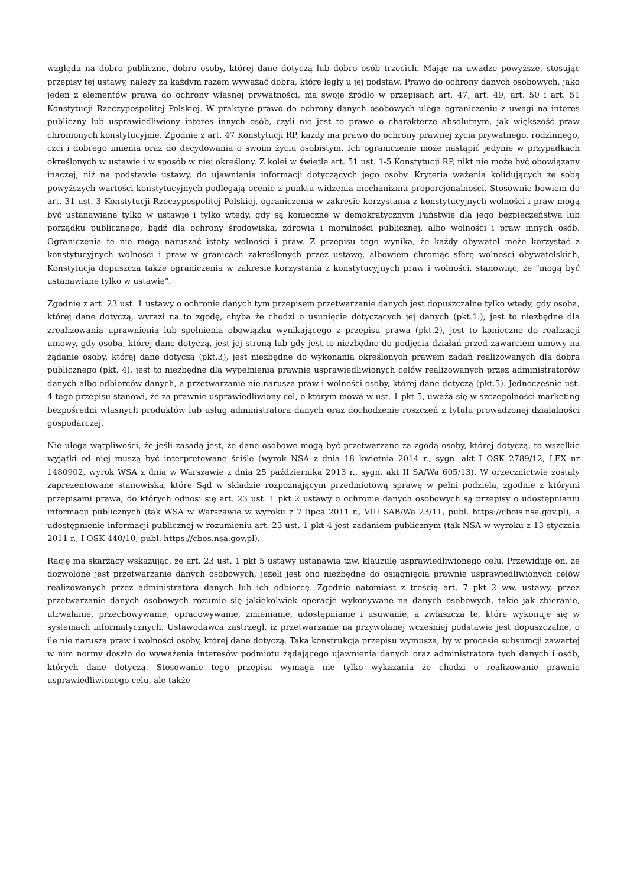względu na dobro publiczne, dobro osoby, której dane dotyczą lub dobro osób trzecich. Mając na uwadze powyższe, stosując przepisy tej ustawy, należy za każdym razem wyważać dobra, które legły u jej podstaw. Prawo do ochrony danych osobowych, jako jeden z elementów prawa do ochrony własnej prywatności, ma swoje źródło w przepisach art. 47, art. 49, art. 50 i art. 51 Konstytucji Rzeczypospolitej Polskiej. W praktyce prawo do ochrony danych osobowych ulega ograniczeniu z uwagi na interes publiczny lub usprawiedliwiony interes innych osób, czyli nie jest to prawo o charakterze absolutnym, jak większość praw chronionych konstytucyjnie. Zgodnie z art. 47 Konstytucji RP, każdy ma prawo do ochrony prawnej życia prywatnego, rodzinnego, czci i dobrego imienia oraz do decydowania o swoim życiu osobistym. Ich ograniczenie może nastąpić jedynie w przypadkach określonych w ustawie i w sposób w niej określony. Z kolei w świetle art. 51 ust. 1-5 Konstytucji RP, nikt nie może być obowiązany inaczej, niż na podstawie ustawy, do ujawniania informacji dotyczących jego osoby. Kryteria ważenia kolidujących ze sobą powyższych wartości konstytucyjnych podlegają ocenie z punktu widzenia mechanizmu proporcjonalności. Stosownie bowiem do art. 31 ust. 3 Konstytucji Rzeczypospolitej Polskiej, ograniczenia w zakresie korzystania z konstytucyjnych wolności i praw mogą być ustanawiane tylko w ustawie i tylko wtedy, gdy są konieczne w demokratycznym Państwie dla jego bezpieczeństwa lub porządku publicznego, bądź dla ochrony środowiska, zdrowia i moralności publicznej, albo wolności i praw innych osób. Ograniczenia te nie mogą naruszać istoty wolności i praw. Z przepisu tego wynika, że każdy obywatel może korzystać z konstytucyjnych wolności i praw w granicach zakreślonych przez ustawę, albowiem chroniąc sferę wolności obywatelskich, Konstytucja dopuszcza także ograniczenia w zakresie korzystania z konstytucyjnych praw i wolności, stanowiąc, że "mogą być ustanawiane tylko w ustawie".
Zgodnie z art. 23 ust. 1 ustawy o ochronie danych tym przepisem przetwarzanie danych jest dopuszczalne tylko wtedy, gdy osoba, której dane dotyczą, wyrazi na to zgodę, chyba że chodzi o usunięcie dotyczących jej danych (pkt.1.), jest to niezbędne dla zrealizowania uprawnienia lub spełnienia obowiązku wynikającego z przepisu prawa (pkt.2), jest to konieczne do realizacji umowy, gdy osoba, której dane dotyczą, jest jej stroną lub gdy jest to niezbędne do podjęcia działań przed zawarciem umowy na żądanie osoby, której dane dotyczą (pkt.3), jest niezbędne do wykonania określonych prawem zadań realizowanych dla dobra publicznego (pkt. 4), jest to niezbędne dla wypełnienia prawnie usprawiedliwionych celów realizowanych przez administratorów danych albo odbiorców danych, a przetwarzanie nie narusza praw i wolności osoby, której dane dotyczą (pkt.5). Jednocześnie ust. 4 tego przepisu stanowi, że za prawnie usprawiedliwiony cel, o którym mowa w ust. 1 pkt 5, uważa się w szczególności marketing bezpośredni własnych produktów lub usług administratora danych oraz dochodzenie roszczeń z tytułu prowadzonej działalności gospodarczej.
Nie ulega wątpliwości, że jeśli zasadą jest, że dane osobowe mogą być przetwarzane za zgodą osoby, której dotyczą, to wszelkie wyjątki od niej muszą być interpretowane ściśle (wyrok NSA z dnia 18 kwietnia 2014 r., sygn. akt I OSK 2789/12, LEX nr 1480902, wyrok WSA z dnia w Warszawie z dnia 25 października 2013 r., sygn. akt II SA/Wa 605/13). W orzecznictwie zostały zaprezentowane stanowiska, które Sąd w składzie rozpoznającym przedmiotową sprawę w pełni podziela, zgodnie z którymi przepisami prawa, do których odnosi się art. 23 ust. 1 pkt 2 ustawy o ochronie danych osobowych są przepisy o udostępnianiu informacji publicznych (tak WSA w Warszawie w wyroku z 7 lipca 2011 r., VIII SAB/Wa 23/11, publ. https://cbois.nsa.gov.pl), a udostępnienie informacji publicznej w rozumieniu art. 23 ust. 1 pkt 4 jest zadaniem publicznym (tak NSA w wyroku z 13 stycznia 2011 r., I OSK 440/10, publ. https://cbos.nsa.gov.pl).
Rację ma skarżący wskazując, że art. 23 ust. 1 pkt 5 ustawy ustanawia tzw. klauzulę usprawiedliwionego celu. Przewiduje on, że dozwolone jest przetwarzanie danych osobowych, jeżeli jest ono niezbędne do osiągnięcia prawnie usprawiedliwionych celów realizowanych przez administratora danych lub ich odbiorcę. Zgodnie natomiast z treścią art. 7 pkt 2 ww. ustawy, przez przetwarzanie danych osobowych rozumie się jakiekolwiek operacje wykonywane na danych osobowych, takie jak zbieranie, utrwalanie, przechowywanie, opracowywanie, zmienianie, udostępnianie i usuwanie, a zwłaszcza te, które wykonuje się w systemach informatycznych. Ustawodawca zastrzegł, iż przetwarzanie na przywołanej wcześniej podstawie jest dopuszczalne, o ile nie narusza praw i wolności osoby, której dane dotyczą. Taka konstrukcja przepisu wymusza, by w procesie subsumcji zawartej w nim normy doszło do wyważenia interesów podmiotu żądającego ujawnienia danych oraz administratora tych danych i osób, których dane dotyczą. Stosowanie tego przepisu wymaga nie tylko wykazania że chodzi o realizowanie prawnie usprawiedliwionego celu, ale także